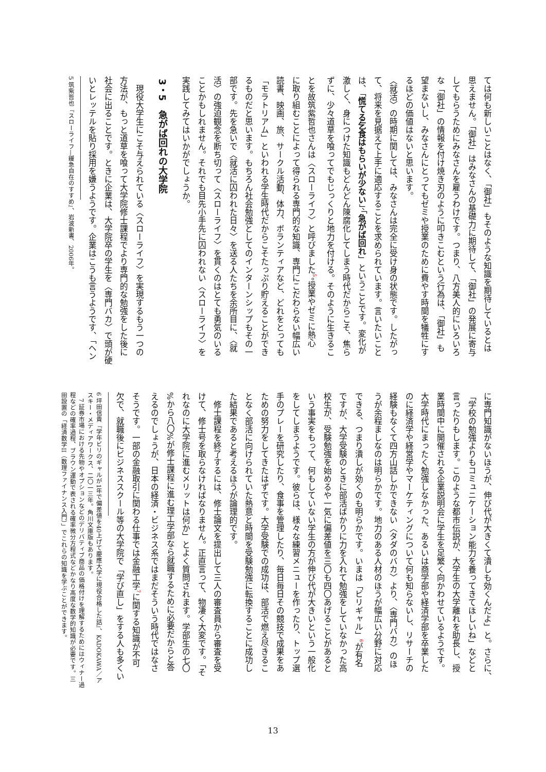ては何も新しいことはなく、「御社」もそのような知識を期待しているとは
思えません。「御社」はみなさんの基礎力に期待して、「御社」の発展に寄与
してもらうためにみなさんを雇うわけです。つまり、八方美人的にいろいろ
な「御社」の情報を付け焼き刃のように叩きこむという行為は、「御社」も
望まないし、みなさんにとってもゼミや授業のために費やす時間を犠牲にす
るほどの価値はないと思います。
〈就活〉の時期に関しては、みなさんは完全に受け身の状態です。したがっ
て、将来を見据えて上手に適応することを求められています。言いたいこと
は、「慌てる乞食はもらいが少ない」、「急がば回れ」ということです。変化が
激しく、身につけた知識もどんどん陳腐化してしまう時代だからこそ、焦ら
ずに、少々道草を喰ってでもじっくりと地力を付ける。そのように生きるこ
とを故筑紫哲也さんは〈スローライフ〉と呼びました<sup>5</sup>。授業やゼミに熱心
に取り組むことによって得られる専門的な知識、専門にこだわらない幅広い
読書、映画、旅、サークル活動、体力、ボランティアなど、どれをとっても
「モラトリアム」といわれる学生時代だからこそたっぷり貯えることができ
るものだと思います。もちろん社会勉強としてのインターンシップもその一
部です。先を急いで〈就活に囚われた日々〉を送る人たちを余所目に、〈就
活〉の強迫観念を断ち切って〈スローライフ〉を貫くのはとても勇気のいる
ことかもしれません。それでも目先小手先に囚われない〈スローライフ〉を
実践してみてはいかがでしょうか。
3・5　急がば回れの大学院
　現役大学生にこそ与えられている〈スローライフ〉を実現するもう一つの
方法が、もっと道草を喰って大学院修士課程でより専門的な勉強をした後に
社会に出ることです。ときに企業は、大学院卒の学生を〈専門バカ〉で頭が硬
いとレッテルを貼り採用を嫌うようです。企業はこうも言うようです、「ヘン
5 筑紫哲也『スローライフ―緩急自在のすすめ』、岩波新書、2006年。
に専門知識がないほうが、伸び代が大きくて潰しも効くんだよ」と。さらに、
「学校の勉強よりもコミュニケーション能力を養ってきてほしいね」などと
言ったりもします。このような都市伝説が、大学生の大学離れを助長し、授
業時間中に開催される企業説明会に学生を足繁く向かわせているようです。
大学時代にまったく勉強しなかった、あるいは商学部や経済学部を卒業した
のに経済学や経営学やマーケティングについて何も知らないし、リサーチの
経験もなくて四方山話しかできない〈タダのバカ〉より、〈専門バカ〉のほ
うが余程ましなのは明らかです。地力のある人材のほうが幅広い分野に対応
できる、つまり潰しが効くのも明らかです。いまは「ビリギャル」<sup>6</sup>が有名
ですが、大学受験のときに部活ばかりに力を入れて勉強をしていなかった高
校生が、受験勉強を始めるや一気に偏差値を三〇も四〇あげることがあると
いう事実をもって、何もしていない学生の方が伸び代が大きいという一般化
をしてしまうようです。彼らは、様々な練習メニューを作ったり、トップ選
手のプレーを研究したり、食事を管理したり、毎日毎日その競技で成果をあ
ための努力をしてきたはずです。大学受験での成功は、部活で燃え尽きるこ
となく部活に向けられていた熱意と時間を受験勉強に転換することに成功し
た結果であると考えるほうが論理的です。
　修士課程を終了するには、修士論文を提出して三人の審査員から審査を受
けて、修士号を取らなければなりません。正直言って、物凄く大変です。「そ
れなのに大学院に進むメリットは何か」とよく質問されます。学部生の七〇
%から八〇%が修士課程に進む理工学部なら就職するために必要だからと答
えるのでしょうが、日本の経済・ビジネス系ではまだそういう時代ではなさ
そうです。一部の金融取引に関わる仕事では金融工学<sup>7</sup>に関する知識が不可
欠で、就職後にビジネススクール等の大学院で「学び直し」をする人も多くい
6 坪田信貴『学年ビリのギャルが1年で偏差値を40上げて慶應大学に現役合格した話』、KADOKAWA／アスキー・メディアワークス、二〇一三年。角川文庫版もあります。
　7 証券市場における先物やオプションなどのデリバティブ商品の価格付けを理解するためにはウィナー過程などの確率過程、ブラウン運動で表される確率微分方程式などかなり高度な数学的知識が必要です。三田設置の「経済数学II（数理ファイナンス入門）」でこれらの知識を学ぶことができます。
13